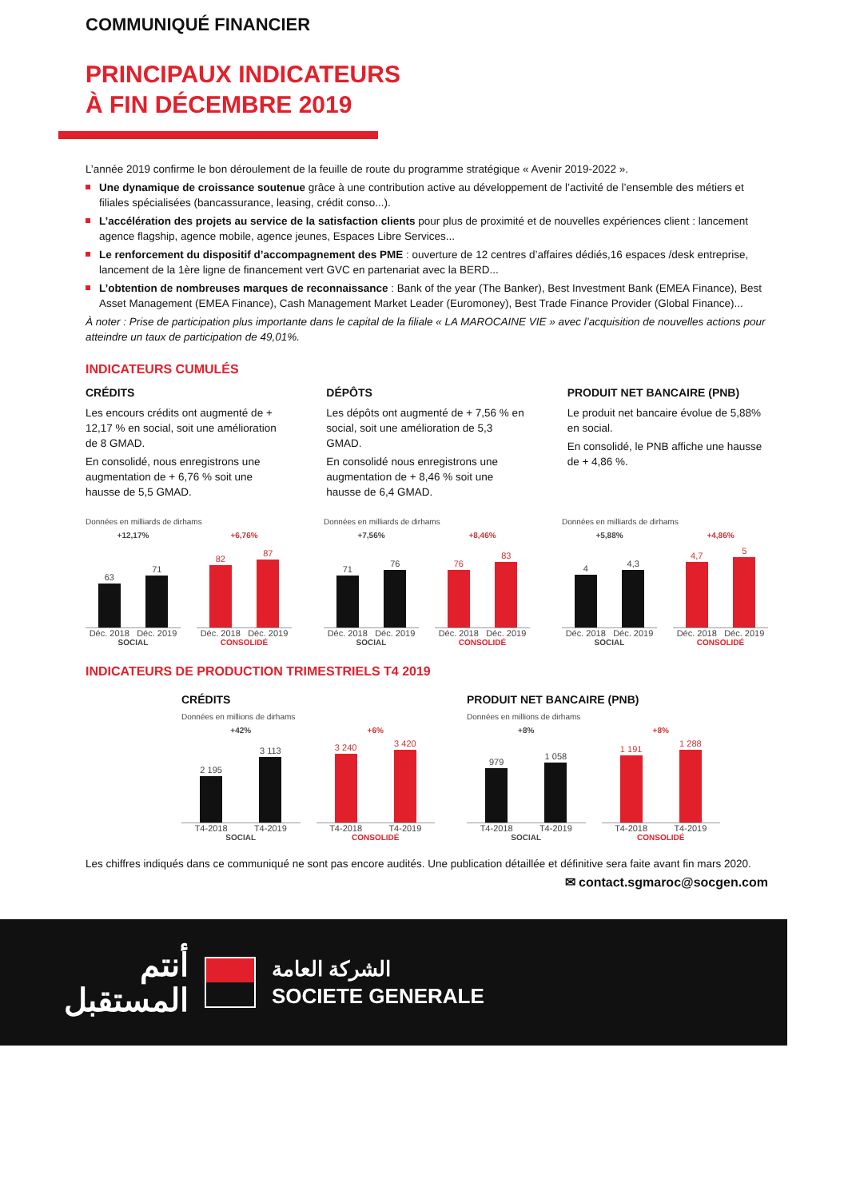COMMUNIQUÉ FINANCIER
PRINCIPAUX INDICATEURS
À FIN DÉCEMBRE 2019
L’année 2019 confirme le bon déroulement de la feuille de route du programme stratégique « Avenir 2019-2022 ».
Une dynamique de croissance soutenue grâce à une contribution active au développement de l’activité de l’ensemble des métiers et filiales spécialisées (bancassurance, leasing, crédit conso...).
L’accélération des projets au service de la satisfaction clients pour plus de proximité et de nouvelles expériences client : lancement agence flagship, agence mobile, agence jeunes, Espaces Libre Services...
Le renforcement du dispositif d’accompagnement des PME : ouverture de 12 centres d’affaires dédiés,16 espaces /desk entreprise, lancement de la 1ère ligne de financement vert GVC en partenariat avec la BERD...
L’obtention de nombreuses marques de reconnaissance : Bank of the year (The Banker), Best Investment Bank (EMEA Finance), Best Asset Management (EMEA Finance), Cash Management Market Leader (Euromoney), Best Trade Finance Provider (Global Finance)...
À noter : Prise de participation plus importante dans le capital de la filiale « LA MAROCAINE VIE » avec l’acquisition de nouvelles actions pour atteindre un taux de participation de 49,01%.
INDICATEURS CUMULÉS
CRÉDITS
Les encours crédits ont augmenté de + 12,17 % en social, soit une amélioration de 8 GMAD.
En consolidé, nous enregistrons une augmentation de + 6,76 % soit une hausse de 5,5 GMAD.
DÉPÔTS
Les dépôts ont augmenté de + 7,56 % en social, soit une amélioration de 5,3 GMAD.
En consolidé nous enregistrons une augmentation de + 8,46 % soit une hausse de 6,4 GMAD.
PRODUIT NET BANCAIRE (PNB)
Le produit net bancaire évolue de 5,88% en social.
En consolidé, le PNB affiche une hausse de + 4,86 %.
Données en milliards de dirhams
+12,17%
63
71
Déc. 2018 Déc. 2019
SOCIAL
+6,76%
82
87
Déc. 2018 Déc. 2019
CONSOLIDÉ
Données en milliards de dirhams
+7,56%
71
76
Déc. 2018 Déc. 2019
SOCIAL
+8,46%
76
83
Déc. 2018 Déc. 2019
CONSOLIDÉ
Données en milliards de dirhams
+5,88%
4
4,3
Déc. 2018 Déc. 2019
SOCIAL
+4,86%
4,7
5
Déc. 2018 Déc. 2019
CONSOLIDÉ
INDICATEURS DE PRODUCTION TRIMESTRIELS T4 2019
CRÉDITS
Données en millions de dirhams
+42%
2 195
3 113
T4-2018 T4-2019
SOCIAL
+6%
3 240
3 420
T4-2018 T4-2019
CONSOLIDÉ
PRODUIT NET BANCAIRE (PNB)
Données en millions de dirhams
+8%
979
1 058
T4-2018 T4-2019
SOCIAL
+8%
1 191
1 288
T4-2018 T4-2019
CONSOLIDÉ
Les chiffres indiqués dans ce communiqué ne sont pas encore audités. Une publication détaillée et définitive sera faite avant fin mars 2020.
✉ contact.sgmaroc@socgen.com
أنتم
المستقبل
الشركة العامة
SOCIETE GENERALE